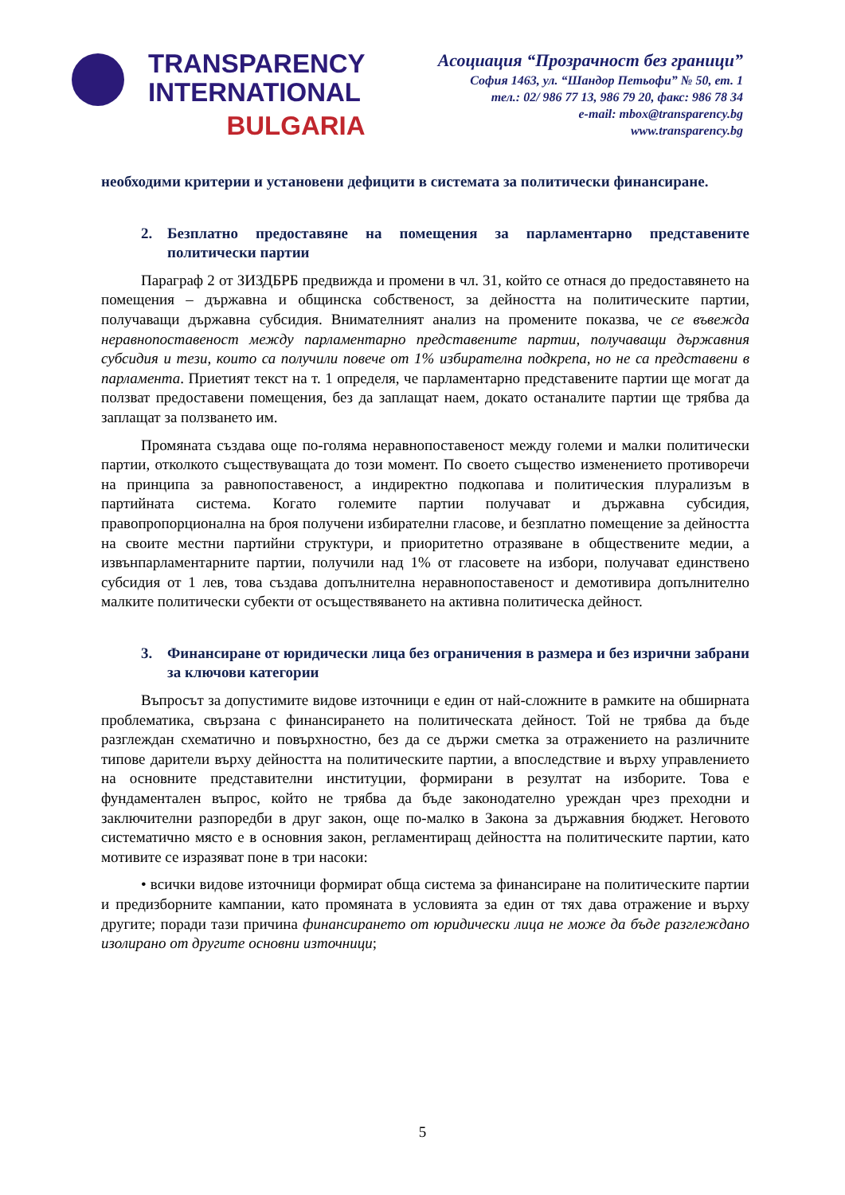TRANSPARENCY
INTERNATIONAL
BULGARIA
Асоциация “Прозрачност без граници”
София 1463, ул. “Шандор Петьофи” № 50, ет. 1
тел.: 02/ 986 77 13, 986 79 20, факс: 986 78 34
e-mail: mbox@transparency.bg
www.transparency.bg
необходими критерии и установени дефицити в системата за политически финансиране.
2. Безплатно предоставяне на помещения за парламентарно представените политически партии
Параграф 2 от ЗИЗДБРБ предвижда и промени в чл. 31, който се отнася до предоставянето на помещения – държавна и общинска собственост, за дейността на политическите партии, получаващи държавна субсидия. Внимателният анализ на промените показва, че се въвежда неравнопоставеност между парламентарно представените партии, получаващи държавния субсидия и тези, които са получили повече от 1% избирателна подкрепа, но не са представени в парламента. Приетият текст на т. 1 определя, че парламентарно представените партии ще могат да ползват предоставени помещения, без да заплащат наем, докато останалите партии ще трябва да заплащат за ползването им.
Промяната създава още по-голяма неравнопоставеност между големи и малки политически партии, отколкото съществуващата до този момент. По своето същество изменението противоречи на принципа за равнопоставеност, а индиректно подкопава и политическия плурализъм в партийната система. Когато големите партии получават и държавна субсидия, правопропорционална на броя получени избирателни гласове, и безплатно помещение за дейността на своите местни партийни структури, и приоритетно отразяване в обществените медии, а извънпарламентарните партии, получили над 1% от гласовете на избори, получават единствено субсидия от 1 лев, това създава допълнителна неравнопоставеност и демотивира допълнително малките политически субекти от осъществяването на активна политическа дейност.
3. Финансиране от юридически лица без ограничения в размера и без изрични забрани за ключови категории
Въпросът за допустимите видове източници е един от най-сложните в рамките на обширната проблематика, свързана с финансирането на политическата дейност. Той не трябва да бъде разглеждан схематично и повърхностно, без да се държи сметка за отражението на различните типове дарители върху дейността на политическите партии, а впоследствие и върху управлението на основните представителни институции, формирани в резултат на изборите. Това е фундаментален въпрос, който не трябва да бъде законодателно уреждан чрез преходни и заключителни разпоредби в друг закон, още по-малко в Закона за държавния бюджет. Неговото систематично място е в основния закон, регламентиращ дейността на политическите партии, като мотивите се изразяват поне в три насоки:
• всички видове източници формират обща система за финансиране на политическите партии и предизборните кампании, като промяната в условията за един от тях дава отражение и върху другите; поради тази причина финансирането от юридически лица не може да бъде разглеждано изолирано от другите основни източници;
5